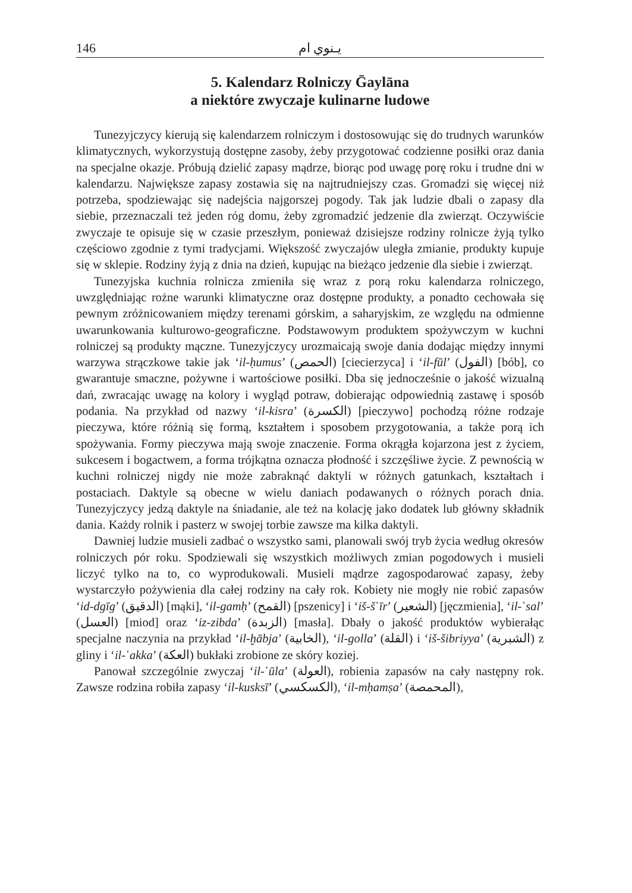146 يـنوي ام
5. Kalendarz Rolniczy Ḡaylāna
a niektóre zwyczaje kulinarne ludowe
Tunezyjczycy kierują się kalendarzem rolniczym i dostosowując się do trudnych warunków klimatycznych, wykorzystują dostępne zasoby, żeby przygotować codzienne posiłki oraz dania na specjalne okazje. Próbują dzielić zapasy mądrze, biorąc pod uwagę porę roku i trudne dni w kalendarzu. Największe zapasy zostawia się na najtrudniejszy czas. Gromadzi się więcej niż potrzeba, spodziewając się nadejścia najgorszej pogody. Tak jak ludzie dbali o zapasy dla siebie, przeznaczali też jeden róg domu, żeby zgromadzić jedzenie dla zwierząt. Oczywiście zwyczaje te opisuje się w czasie przeszłym, ponieważ dzisiejsze rodziny rolnicze żyją tylko częściowo zgodnie z tymi tradycjami. Większość zwyczajów uległa zmianie, produkty kupuje się w sklepie. Rodziny żyją z dnia na dzień, kupując na bieżąco jedzenie dla siebie i zwierząt.
Tunezyjska kuchnia rolnicza zmieniła się wraz z porą roku kalendarza rolniczego, uwzględniając rożne warunki klimatyczne oraz dostępne produkty, a ponadto cechowała się pewnym zróżnicowaniem między terenami górskim, a saharyjskim, ze względu na odmienne uwarunkowania kulturowo-geograficzne. Podstawowym produktem spożywczym w kuchni rolniczej są produkty mączne. Tunezyjczycy urozmaicają swoje dania dodając między innymi warzywa strączkowe takie jak ‘il-ḥumus’ (الحمص) [ciecierzyca] i ‘il-fūl’ (الفول) [bób], co gwarantuje smaczne, pożywne i wartościowe posiłki. Dba się jednocześnie o jakość wizualną dań, zwracając uwagę na kolory i wygląd potraw, dobierając odpowiednią zastawę i sposób podania. Na przykład od nazwy ‘il-kisra’ (الكسرة) [pieczywo] pochodzą różne rodzaje pieczywa, które różnią się formą, kształtem i sposobem przygotowania, a także porą ich spożywania. Formy pieczywa mają swoje znaczenie. Forma okrągła kojarzona jest z życiem, sukcesem i bogactwem, a forma trójkątna oznacza płodność i szczęśliwe życie. Z pewnością w kuchni rolniczej nigdy nie może zabraknąć daktyli w różnych gatunkach, kształtach i postaciach. Daktyle są obecne w wielu daniach podawanych o różnych porach dnia. Tunezyjczycy jedzą daktyle na śniadanie, ale też na kolację jako dodatek lub główny składnik dania. Każdy rolnik i pasterz w swojej torbie zawsze ma kilka daktyli.
Dawniej ludzie musieli zadbać o wszystko sami, planowali swój tryb życia według okresów rolniczych pór roku. Spodziewali się wszystkich możliwych zmian pogodowych i musieli liczyć tylko na to, co wyprodukowali. Musieli mądrze zagospodarować zapasy, żeby wystarczyło pożywienia dla całej rodziny na cały rok. Kobiety nie mogły nie robić zapasów ‘id-dgīg’ (الدقيق) [mąki], ‘il-gamḥ’ (القمح) [pszenicy] i ‘iš-š῾īr’ (الشعير) [jęczmienia], ‘il-῾sal’ (العسل) [miod] oraz ‘iz-zibda’ (الزبدة) [masła]. Dbały o jakość produktów wybierałąc specjalne naczynia na przykład ‘il-ḫābja’ (الخابية), ‘il-golla’ (القلة) i ‘iš-šibriyya’ (الشبرية) z gliny i ‘il-῾akka’ (العكة) bukłaki zrobione ze skóry koziej.
Panował szczególnie zwyczaj ‘il-῾ūla’ (العولة), robienia zapasów na cały następny rok. Zawsze rodzina robiła zapasy ‘il-kusksī’ (الكسكسي), ‘il-mḥamṣa’ (المحمصة),